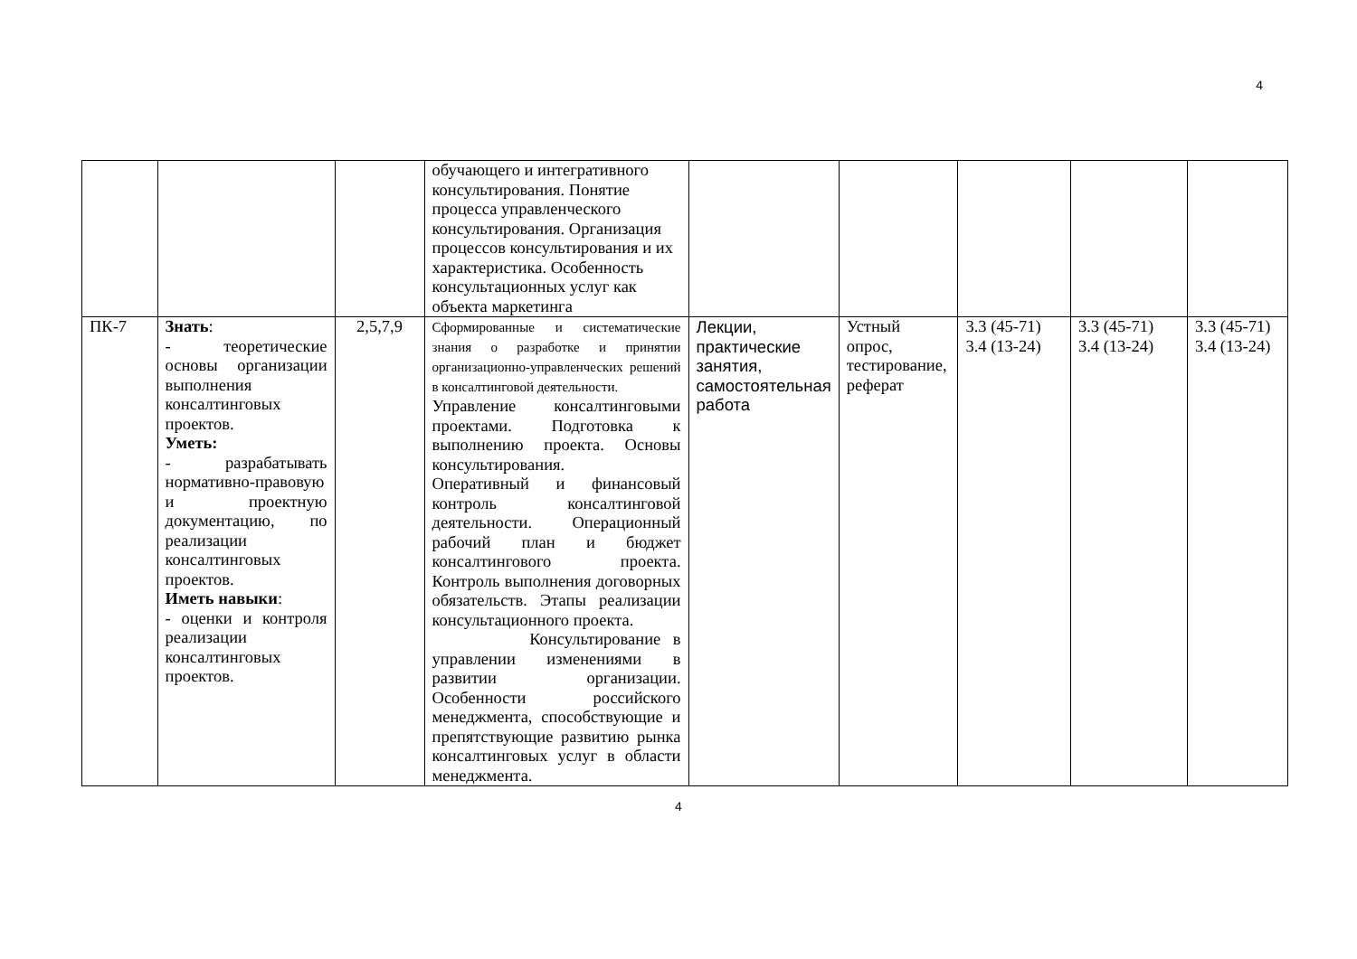4
| | | | обучающего и интегративного консультирования. Понятие процесса управленческого консультирования. Организация процессов консультирования и их характеристика. Особенность консультационных услуг как объекта маркетинга | | | | | |
| ПК-7 | Знать : - теоретические основы организации выполнения консалтинговых проектов. Уметь: - разрабатывать нормативно-правовую и проектную документацию, по реализации консалтинговых проектов. Иметь навыки : - оценки и контроля реализации консалтинговых проектов. | 2,5,7,9 | Сформированные и систематические знания о разработке и принятии организационно-управленческих решений в консалтинговой деятельности. Управление консалтинговыми проектами. Подготовка к выполнению проекта. Основы консультирования. Оперативный и финансовый контроль консалтинговой деятельности. Операционный рабочий план и бюджет консалтингового проекта. Контроль выполнения договорных обязательств. Этапы реализации консультационного проекта. Консультирование в управлении изменениями в развитии организации. Особенности российского менеджмента, способствующие и препятствующие развитию рынка консалтинговых услуг в области менеджмента. | Лекции, практические занятия, самостоятельная работа | Устный опрос, тестирование, реферат | 3.3 (45-71) 3.4 (13-24) | 3.3 (45-71) 3.4 (13-24) | 3.3 (45-71) 3.4 (13-24) |
4